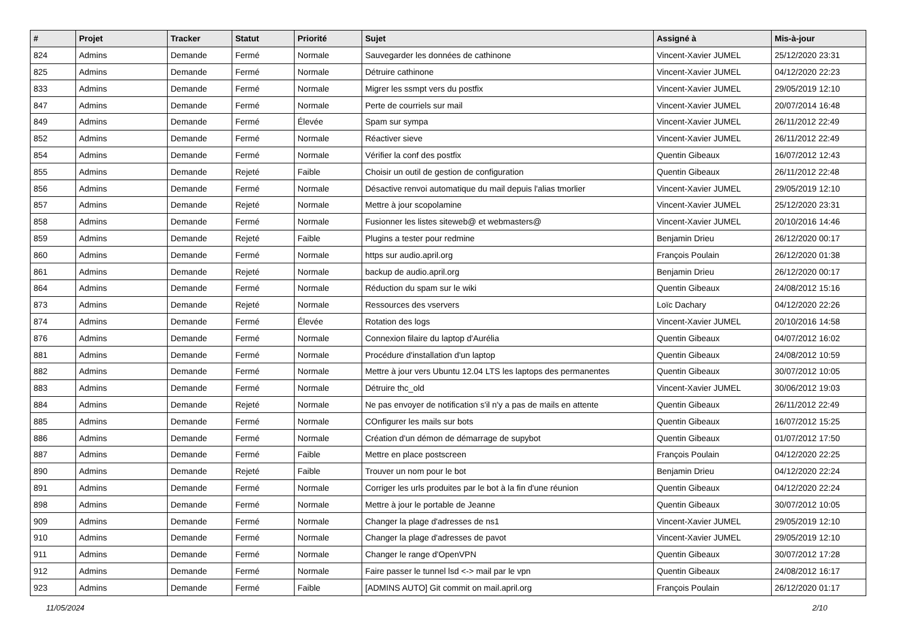| # | Projet | Tracker | Statut | Priorité | Sujet | Assigné à | Mis-à-jour |
| --- | --- | --- | --- | --- | --- | --- | --- |
| 824 | Admins | Demande | Fermé | Normale | Sauvegarder les données de cathinone | Vincent-Xavier JUMEL | 25/12/2020 23:31 |
| 825 | Admins | Demande | Fermé | Normale | Détruire cathinone | Vincent-Xavier JUMEL | 04/12/2020 22:23 |
| 833 | Admins | Demande | Fermé | Normale | Migrer les ssmpt vers du postfix | Vincent-Xavier JUMEL | 29/05/2019 12:10 |
| 847 | Admins | Demande | Fermé | Normale | Perte de courriels sur mail | Vincent-Xavier JUMEL | 20/07/2014 16:48 |
| 849 | Admins | Demande | Fermé | Élevée | Spam sur sympa | Vincent-Xavier JUMEL | 26/11/2012 22:49 |
| 852 | Admins | Demande | Fermé | Normale | Réactiver sieve | Vincent-Xavier JUMEL | 26/11/2012 22:49 |
| 854 | Admins | Demande | Fermé | Normale | Vérifier la conf des postfix | Quentin Gibeaux | 16/07/2012 12:43 |
| 855 | Admins | Demande | Rejeté | Faible | Choisir un outil de gestion de configuration | Quentin Gibeaux | 26/11/2012 22:48 |
| 856 | Admins | Demande | Fermé | Normale | Désactive renvoi automatique du mail depuis l'alias tmorlier | Vincent-Xavier JUMEL | 29/05/2019 12:10 |
| 857 | Admins | Demande | Rejeté | Normale | Mettre à jour scopolamine | Vincent-Xavier JUMEL | 25/12/2020 23:31 |
| 858 | Admins | Demande | Fermé | Normale | Fusionner les listes siteweb@ et webmasters@ | Vincent-Xavier JUMEL | 20/10/2016 14:46 |
| 859 | Admins | Demande | Rejeté | Faible | Plugins a tester pour redmine | Benjamin Drieu | 26/12/2020 00:17 |
| 860 | Admins | Demande | Fermé | Normale | https sur audio.april.org | François Poulain | 26/12/2020 01:38 |
| 861 | Admins | Demande | Rejeté | Normale | backup de audio.april.org | Benjamin Drieu | 26/12/2020 00:17 |
| 864 | Admins | Demande | Fermé | Normale | Réduction du spam sur le wiki | Quentin Gibeaux | 24/08/2012 15:16 |
| 873 | Admins | Demande | Rejeté | Normale | Ressources des vservers | Loïc Dachary | 04/12/2020 22:26 |
| 874 | Admins | Demande | Fermé | Élevée | Rotation des logs | Vincent-Xavier JUMEL | 20/10/2016 14:58 |
| 876 | Admins | Demande | Fermé | Normale | Connexion filaire du laptop d'Aurélia | Quentin Gibeaux | 04/07/2012 16:02 |
| 881 | Admins | Demande | Fermé | Normale | Procédure d'installation d'un laptop | Quentin Gibeaux | 24/08/2012 10:59 |
| 882 | Admins | Demande | Fermé | Normale | Mettre à jour vers Ubuntu 12.04 LTS les laptops des permanentes | Quentin Gibeaux | 30/07/2012 10:05 |
| 883 | Admins | Demande | Fermé | Normale | Détruire thc_old | Vincent-Xavier JUMEL | 30/06/2012 19:03 |
| 884 | Admins | Demande | Rejeté | Normale | Ne pas envoyer de notification s'il n'y a pas de mails en attente | Quentin Gibeaux | 26/11/2012 22:49 |
| 885 | Admins | Demande | Fermé | Normale | COnfigurer les mails sur bots | Quentin Gibeaux | 16/07/2012 15:25 |
| 886 | Admins | Demande | Fermé | Normale | Création d'un démon de démarrage de supybot | Quentin Gibeaux | 01/07/2012 17:50 |
| 887 | Admins | Demande | Fermé | Faible | Mettre en place postscreen | François Poulain | 04/12/2020 22:25 |
| 890 | Admins | Demande | Rejeté | Faible | Trouver un nom pour le bot | Benjamin Drieu | 04/12/2020 22:24 |
| 891 | Admins | Demande | Fermé | Normale | Corriger les urls produites par le bot à la fin d'une réunion | Quentin Gibeaux | 04/12/2020 22:24 |
| 898 | Admins | Demande | Fermé | Normale | Mettre à jour le portable de Jeanne | Quentin Gibeaux | 30/07/2012 10:05 |
| 909 | Admins | Demande | Fermé | Normale | Changer la plage d'adresses de ns1 | Vincent-Xavier JUMEL | 29/05/2019 12:10 |
| 910 | Admins | Demande | Fermé | Normale | Changer la plage d'adresses de pavot | Vincent-Xavier JUMEL | 29/05/2019 12:10 |
| 911 | Admins | Demande | Fermé | Normale | Changer le range d'OpenVPN | Quentin Gibeaux | 30/07/2012 17:28 |
| 912 | Admins | Demande | Fermé | Normale | Faire passer le tunnel lsd <-> mail par le vpn | Quentin Gibeaux | 24/08/2012 16:17 |
| 923 | Admins | Demande | Fermé | Faible | [ADMINS AUTO] Git commit on mail.april.org | François Poulain | 26/12/2020 01:17 |
11/05/2024 2/10